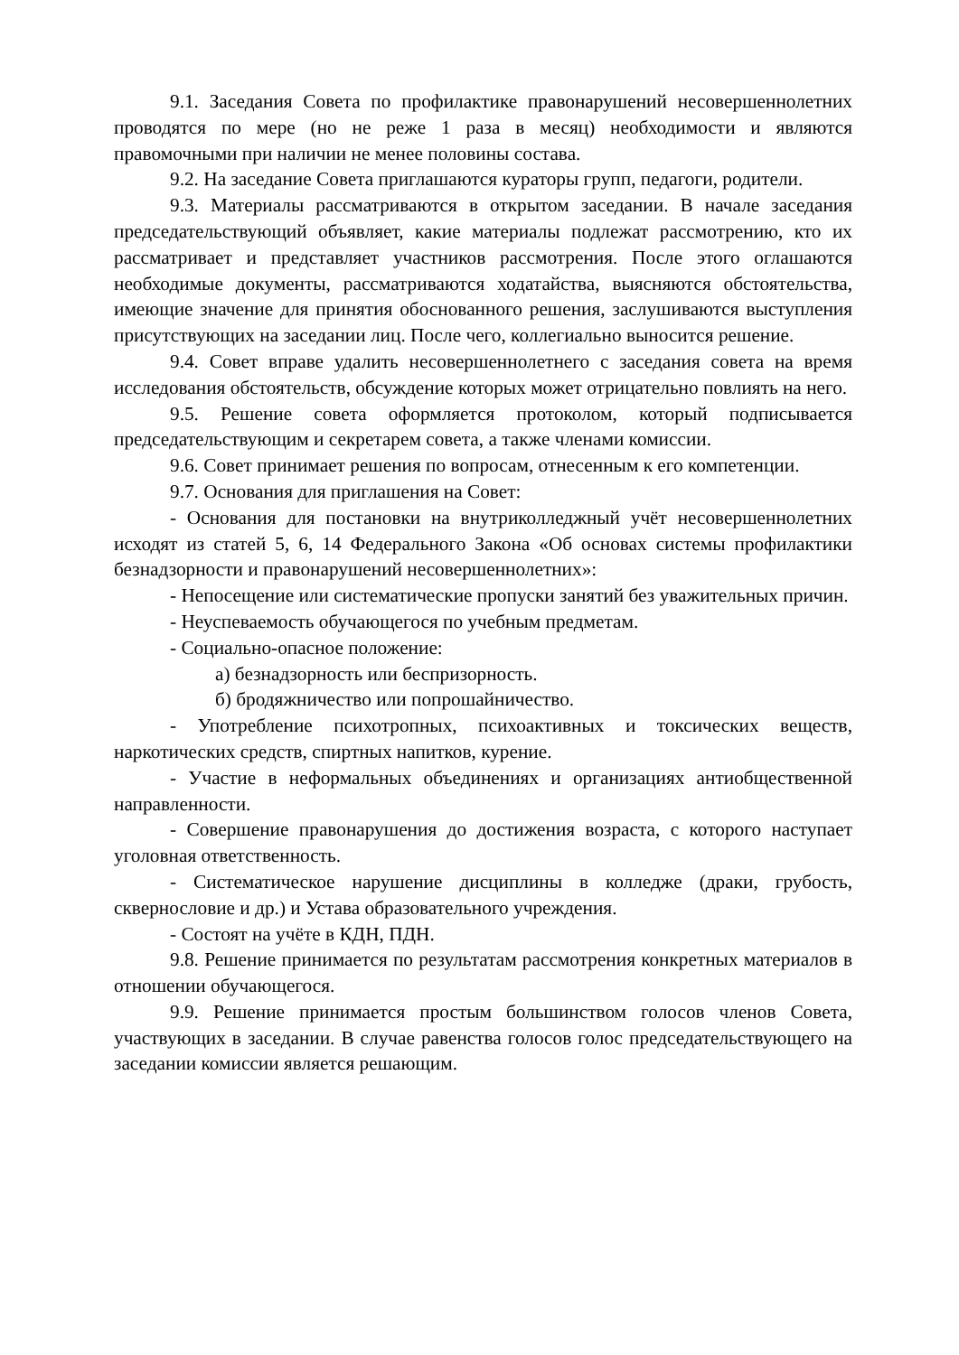9.1. Заседания Совета по профилактике правонарушений несовершеннолетних проводятся по мере (но не реже 1 раза в месяц) необходимости и являются правомочными при наличии не менее половины состава.
9.2. На заседание Совета приглашаются кураторы групп, педагоги, родители.
9.3. Материалы рассматриваются в открытом заседании. В начале заседания председательствующий объявляет, какие материалы подлежат рассмотрению, кто их рассматривает и представляет участников рассмотрения. После этого оглашаются необходимые документы, рассматриваются ходатайства, выясняются обстоятельства, имеющие значение для принятия обоснованного решения, заслушиваются выступления присутствующих на заседании лиц. После чего, коллегиально выносится решение.
9.4. Совет вправе удалить несовершеннолетнего с заседания совета на время исследования обстоятельств, обсуждение которых может отрицательно повлиять на него.
9.5. Решение совета оформляется протоколом, который подписывается председательствующим и секретарем совета, а также членами комиссии.
9.6. Совет принимает решения по вопросам, отнесенным к его компетенции.
9.7. Основания для приглашения на Совет:
- Основания для постановки на внутриколледжный учёт несовершеннолетних исходят из статей 5, 6, 14 Федерального Закона «Об основах системы профилактики безнадзорности и правонарушений несовершеннолетних»:
- Непосещение или систематические пропуски занятий без уважительных причин.
- Неуспеваемость обучающегося по учебным предметам.
- Социально-опасное положение:
а) безнадзорность или беспризорность.
б) бродяжничество или попрошайничество.
- Употребление психотропных, психоактивных и токсических веществ, наркотических средств, спиртных напитков, курение.
- Участие в неформальных объединениях и организациях антиобщественной направленности.
- Совершение правонарушения до достижения возраста, с которого наступает уголовная ответственность.
- Систематическое нарушение дисциплины в колледже (драки, грубость, сквернословие и др.) и Устава образовательного учреждения.
- Состоят на учёте в КДН, ПДН.
9.8. Решение принимается по результатам рассмотрения конкретных материалов в отношении обучающегося.
9.9. Решение принимается простым большинством голосов членов Совета, участвующих в заседании. В случае равенства голосов голос председательствующего на заседании комиссии является решающим.